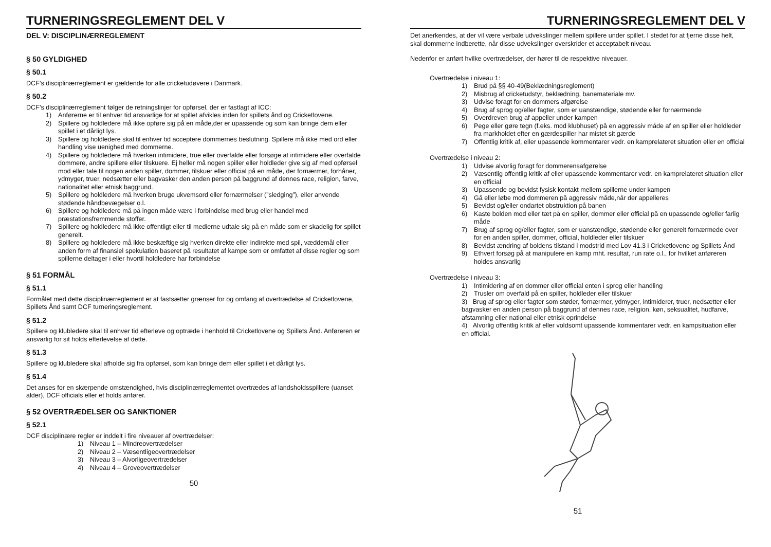TURNERINGSREGLEMENT DEL V
DEL V: DISCIPLINÆRREGLEMENT
§ 50 GYLDIGHED
§ 50.1
DCF’s disciplinærreglement er gældende for alle cricketudøvere i Danmark.
§ 50.2
DCF’s disciplinærreglement følger de retningslinjer for opførsel, der er fastlagt af ICC:
1) Anførerne er til enhver tid ansvarlige for at spillet afvikles inden for spillets ånd og Cricketlovene.
2) Spillere og holdledere må ikke opføre sig på en måde,der er upassende og som kan bringe dem eller spillet i et dårligt lys.
3) Spillere og holdledere skal til enhver tid acceptere dommernes beslutning. Spillere må ikke med ord eller handling vise uenighed med dommerne.
4) Spillere og holdledere må hverken intimidere, true eller overfalde eller forsøge at intimidere eller overfalde dommere, andre spillere eller tilskuere. Ej heller må nogen spiller eller holdleder give sig af med opførsel mod eller tale til nogen anden spiller, dommer, tilskuer eller official på en måde, der fornærmer, forhåner, ydmyger, truer, nedsætter eller bagvasker den anden person på baggrund af dennes race, religion, farve, nationalitet eller etnisk baggrund.
5) Spillere og holdledere må hverken bruge ukvemsord eller fornærmelser (”sledging”), eller anvende stødende håndbevægelser o.l.
6) Spillere og holdledere må på ingen måde være i forbindelse med brug eller handel med præstationsfremmende stoffer.
7) Spillere og holdledere må ikke offentligt eller til medierne udtale sig på en måde som er skadelig for spillet generelt.
8) Spillere og holdledere må ikke beskæftige sig hverken direkte eller indirekte med spil, væddemål eller anden form af finansiel spekulation baseret på resultatet af kampe som er omfattet af disse regler og som spillerne deltager i eller hvortil holdledere har forbindelse
§ 51 FORMÅL
§ 51.1
Formålet med dette disciplinærreglement er at fastsætter grænser for og omfang af overtrædelse af Cricketlovene, Spillets Ånd samt DCF turneringsreglement.
§ 51.2
Spillere og klubledere skal til enhver tid efterleve og optræde i henhold til Cricketlovene og Spillets Ånd. Anføreren er ansvarlig for sit holds efterlevelse af dette.
§ 51.3
Spillere og klubledere skal afholde sig fra opførsel, som kan bringe dem eller spillet i et dårligt lys.
§ 51.4
Det anses for en skærpende omstændighed, hvis disciplinærreglementet overtrædes af landsholdsspillere (uanset alder), DCF officials eller et holds anfører.
§ 52 OVERTRÆDELSER OG SANKTIONER
§ 52.1
DCF disciplinære regler er inddelt i fire niveauer af overtrædelser:
1) Niveau 1 – Mindreovertrædelser
2) Niveau 2 – Væsentligeovertrædelser
3) Niveau 3 – Alvorligeovertrædelser
4) Niveau 4 – Groveovertrædelser
50
TURNERINGSREGLEMENT DEL V
Det anerkendes, at der vil være verbale udvekslinger mellem spillere under spillet. I stedet for at fjerne disse helt, skal dommerne indberette, når disse udvekslinger overskrider et acceptabelt niveau.
Nedenfor er anført hvilke overtrædelser, der hører til de respektive niveauer.
Overtrædelse i niveau 1:
1) Brud på §§ 40-49(Beklædningsreglement)
2) Misbrug af cricketudstyr, beklædning, banemateriale mv.
3) Udvise foragt for en dommers afgørelse
4) Brug af sprog og/eller fagter, som er uanstændige, stødende eller fornærmende
5) Overdreven brug af appeller under kampen
6) Pege eller gøre tegn (f.eks. mod klubhuset) på en aggressiv måde af en spiller eller holdleder fra markholdet efter en gærdespiller har mistet sit gærde
7) Offentlig kritik af, eller upassende kommentarer vedr. en kamprelateret situation eller en official
Overtrædelse i niveau 2:
1) Udvise alvorlig foragt for dommerensafgørelse
2) Væsentlig offentlig kritik af eller upassende kommentarer vedr. en kamprelateret situation eller en official
3) Upassende og bevidst fysisk kontakt mellem spillerne under kampen
4) Gå eller løbe mod dommeren på aggressiv måde,når der appelleres
5) Bevidst og/eller ondartet obstruktion på banen
6) Kaste bolden mod eller tæt på en spiller, dommer eller official på en upassende og/eller farlig måde
7) Brug af sprog og/eller fagter, som er uanstændige, stødende eller generelt fornærmede over for en anden spiller, dommer, official, holdleder eller tilskuer
8) Bevidst ændring af boldens tilstand i modstrid med Lov 41.3 i Cricketlovene og Spillets Ånd
9) Ethvert forsøg på at manipulere en kamp mht. resultat, run rate o.l., for hvilket anføreren holdes ansvarlig
Overtrædelse i niveau 3:
1) Intimidering af en dommer eller official enten i sprog eller handling
2) Trusler om overfald på en spiller, holdleder eller tilskuer
3) Brug af sprog eller fagter som støder, fornærmer, ydmyger, intimiderer, truer, nedsætter eller bagvasker en anden person på baggrund af dennes race, religion, køn, seksualitet, hudfarve, afstamning eller national eller etnisk oprindelse
4) Alvorlig offentlig kritik af eller voldsomt upassende kommentarer vedr. en kampsituation eller en official.
51